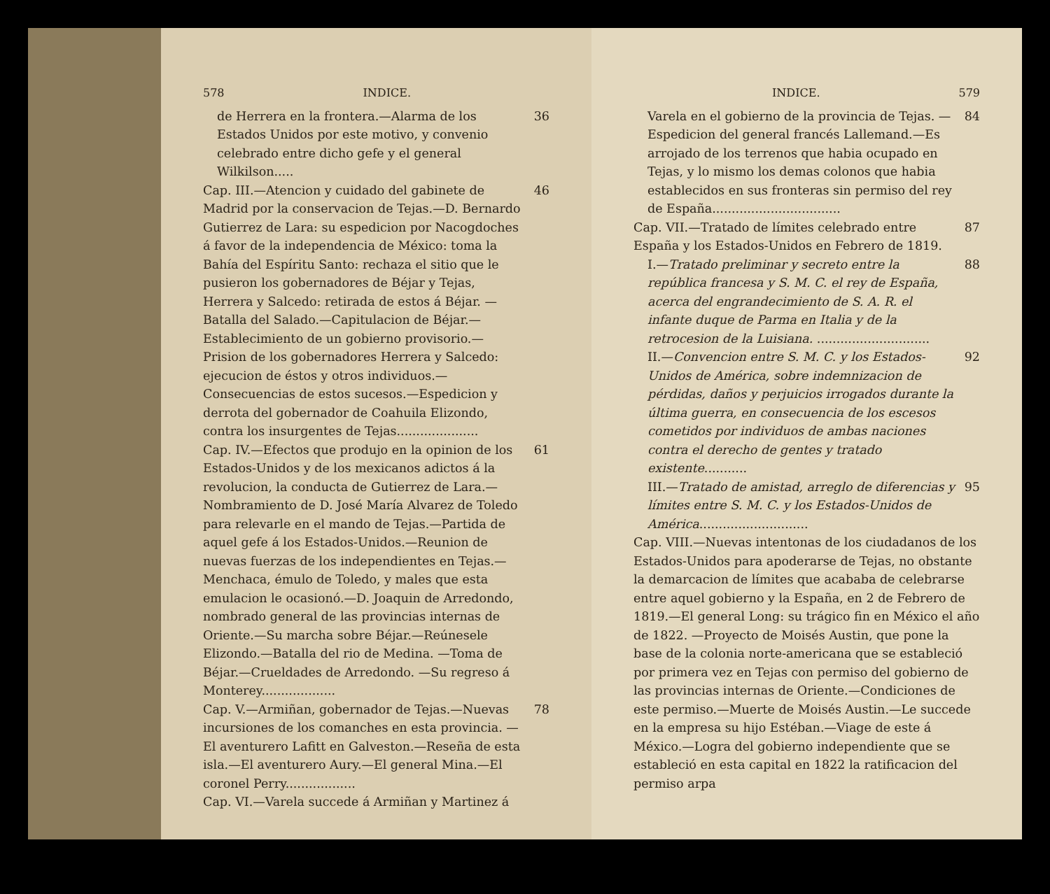578 INDICE.
de Herrera en la frontera.—Alarma de los Estados Unidos por este motivo, y convenio celebrado entre dicho gefe y el general Wilkilson..... 36
Cap. III.—Atencion y cuidado del gabinete de Madrid por la conservacion de Tejas.—D. Bernardo Gutierrez de Lara: su espedicion por Nacogdoches á favor de la independencia de México: toma la Bahía del Espíritu Santo: rechaza el sitio que le pusieron los gobernadores de Béjar y Tejas, Herrera y Salcedo: retirada de estos á Béjar. —Batalla del Salado.—Capitulacion de Béjar.—Establecimiento de un gobierno provisorio.—Prision de los gobernadores Herrera y Salcedo: ejecucion de éstos y otros individuos.—Consecuencias de estos sucesos.—Espedicion y derrota del gobernador de Coahuila Elizondo, contra los insurgentes de Tejas..................... 46
Cap. IV.—Efectos que produjo en la opinion de los Estados-Unidos y de los mexicanos adictos á la revolucion, la conducta de Gutierrez de Lara.—Nombramiento de D. José María Alvarez de Toledo para relevarle en el mando de Tejas.—Partida de aquel gefe á los Estados-Unidos.—Reunion de nuevas fuerzas de los independientes en Tejas.—Menchaca, émulo de Toledo, y males que esta emulacion le ocasionó.—D. Joaquin de Arredondo, nombrado general de las provincias internas de Oriente.—Su marcha sobre Béjar.—Reúnesele Elizondo.—Batalla del rio de Medina. —Toma de Béjar.—Crueldades de Arredondo. —Su regreso á Monterey................... 61
Cap. V.—Armiñan, gobernador de Tejas.—Nuevas incursiones de los comanches en esta provincia. —El aventurero Lafitt en Galveston.—Reseña de esta isla.—El aventurero Aury.—El general Mina.—El coronel Perry.................. 78
Cap. VI.—Varela succede á Armiñan y Martinez á
INDICE. 579
Varela en el gobierno de la provincia de Tejas. —Espedicion del general francés Lallemand.—Es arrojado de los terrenos que habia ocupado en Tejas, y lo mismo los demas colonos que habia establecidos en sus fronteras sin permiso del rey de España................................. 84
Cap. VII.—Tratado de límites celebrado entre España y los Estados-Unidos en Febrero de 1819. 87
I.—Tratado preliminar y secreto entre la república francesa y S. M. C. el rey de España, acerca del engrandecimiento de S. A. R. el infante duque de Parma en Italia y de la retrocesion de la Luisiana. ............................. 88
II.—Convencion entre S. M. C. y los Estados-Unidos de América, sobre indemnizacion de pérdidas, daños y perjuicios irrogados durante la última guerra, en consecuencia de los escesos cometidos por individuos de ambas naciones contra el derecho de gentes y tratado existente........... 92
III.—Tratado de amistad, arreglo de diferencias y límites entre S. M. C. y los Estados-Unidos de América............................ 95
Cap. VIII.—Nuevas intentonas de los ciudadanos de los Estados-Unidos para apoderarse de Tejas, no obstante la demarcacion de límites que acababa de celebrarse entre aquel gobierno y la España, en 2 de Febrero de 1819.—El general Long: su trágico fin en México el año de 1822. —Proyecto de Moisés Austin, que pone la base de la colonia norte-americana que se estableció por primera vez en Tejas con permiso del gobierno de las provincias internas de Oriente.—Condiciones de este permiso.—Muerte de Moisés Austin.—Le succede en la empresa su hijo Estéban.—Viage de este á México.—Logra del gobierno independiente que se estableció en esta capital en 1822 la ratificacion del permiso arpa